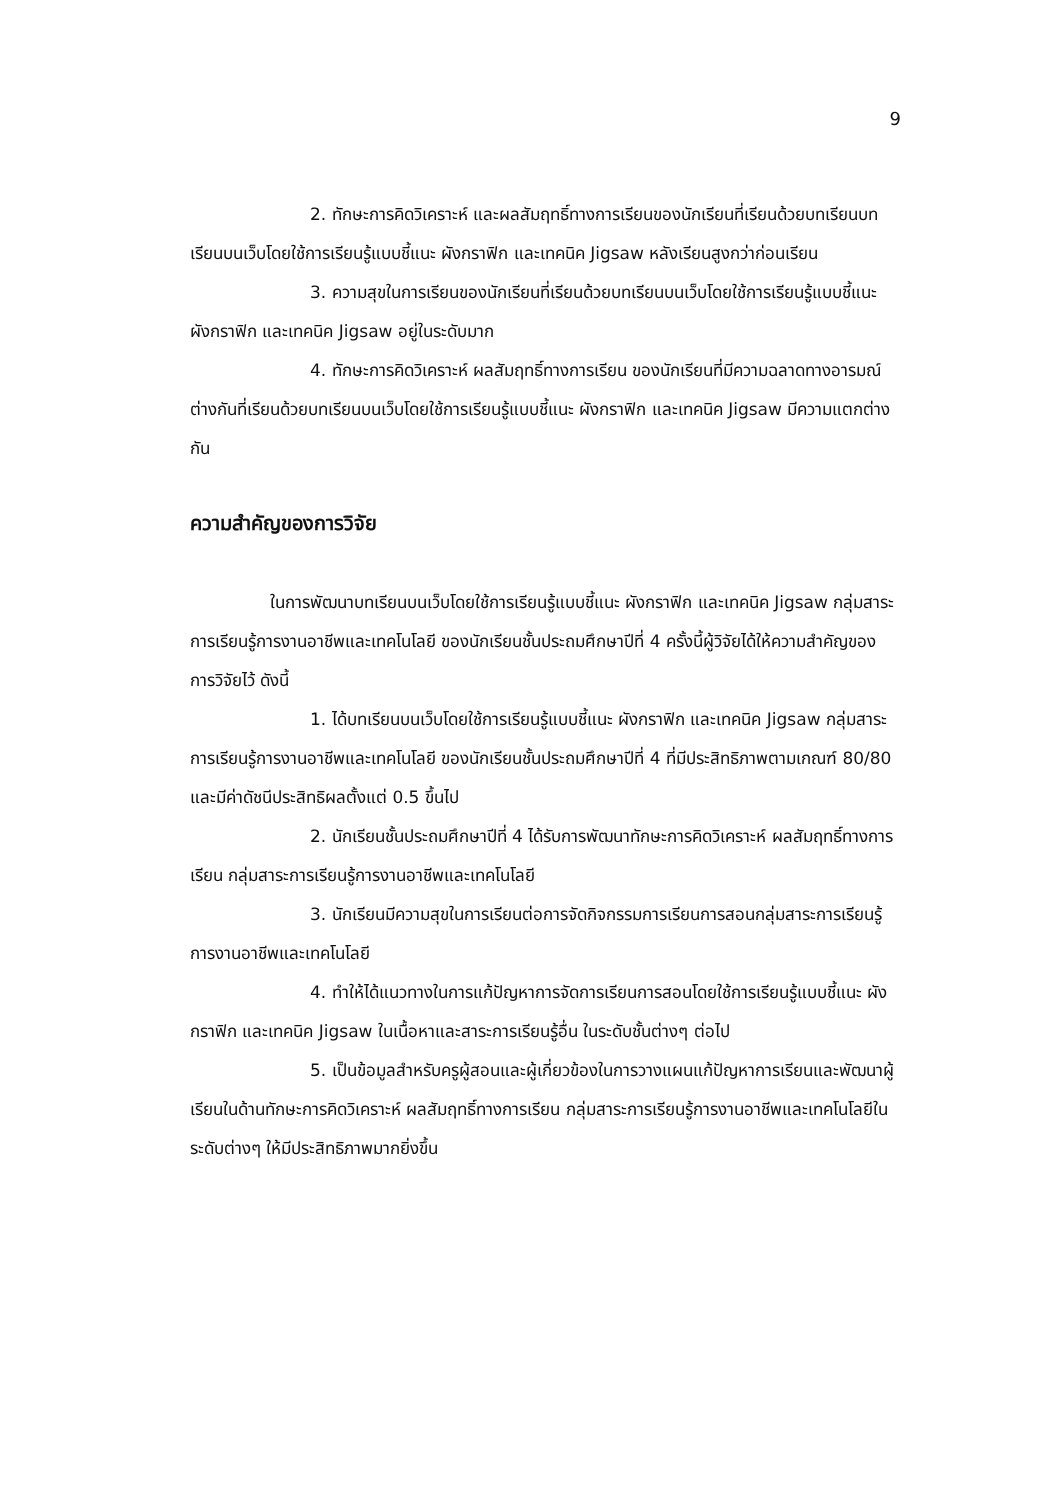9
2. ทักษะการคิดวิเคราะห์ และผลสัมฤทธิ์ทางการเรียนของนักเรียนที่เรียนด้วยบทเรียนบทเรียนบนเว็บโดยใช้การเรียนรู้แบบชี้แนะ ผังกราฟิก และเทคนิค Jigsaw หลังเรียนสูงกว่าก่อนเรียน
3. ความสุขในการเรียนของนักเรียนที่เรียนด้วยบทเรียนบนเว็บโดยใช้การเรียนรู้แบบชี้แนะ ผังกราฟิก และเทคนิค Jigsaw อยู่ในระดับมาก
4. ทักษะการคิดวิเคราะห์ ผลสัมฤทธิ์ทางการเรียน ของนักเรียนที่มีความฉลาดทางอารมณ์ต่างกันที่เรียนด้วยบทเรียนบนเว็บโดยใช้การเรียนรู้แบบชี้แนะ ผังกราฟิก และเทคนิค Jigsaw มีความแตกต่างกัน
ความสำคัญของการวิจัย
ในการพัฒนาบทเรียนบนเว็บโดยใช้การเรียนรู้แบบชี้แนะ ผังกราฟิก และเทคนิค Jigsaw กลุ่มสาระการเรียนรู้การงานอาชีพและเทคโนโลยี ของนักเรียนชั้นประถมศึกษาปีที่ 4 ครั้งนี้ผู้วิจัยได้ให้ความสำคัญของการวิจัยไว้ ดังนี้
1. ได้บทเรียนบนเว็บโดยใช้การเรียนรู้แบบชี้แนะ ผังกราฟิก และเทคนิค Jigsaw กลุ่มสาระการเรียนรู้การงานอาชีพและเทคโนโลยี ของนักเรียนชั้นประถมศึกษาปีที่ 4 ที่มีประสิทธิภาพตามเกณฑ์ 80/80 และมีค่าดัชนีประสิทธิผลตั้งแต่ 0.5 ขึ้นไป
2. นักเรียนชั้นประถมศึกษาปีที่ 4 ได้รับการพัฒนาทักษะการคิดวิเคราะห์ ผลสัมฤทธิ์ทางการเรียน กลุ่มสาระการเรียนรู้การงานอาชีพและเทคโนโลยี
3. นักเรียนมีความสุขในการเรียนต่อการจัดกิจกรรมการเรียนการสอนกลุ่มสาระการเรียนรู้การงานอาชีพและเทคโนโลยี
4. ทำให้ได้แนวทางในการแก้ปัญหาการจัดการเรียนการสอนโดยใช้การเรียนรู้แบบชี้แนะ ผังกราฟิก และเทคนิค Jigsaw ในเนื้อหาและสาระการเรียนรู้อื่น ในระดับชั้นต่างๆ ต่อไป
5. เป็นข้อมูลสำหรับครูผู้สอนและผู้เกี่ยวข้องในการวางแผนแก้ปัญหาการเรียนและพัฒนาผู้เรียนในด้านทักษะการคิดวิเคราะห์ ผลสัมฤทธิ์ทางการเรียน กลุ่มสาระการเรียนรู้การงานอาชีพและเทคโนโลยีในระดับต่างๆ ให้มีประสิทธิภาพมากยิ่งขึ้น